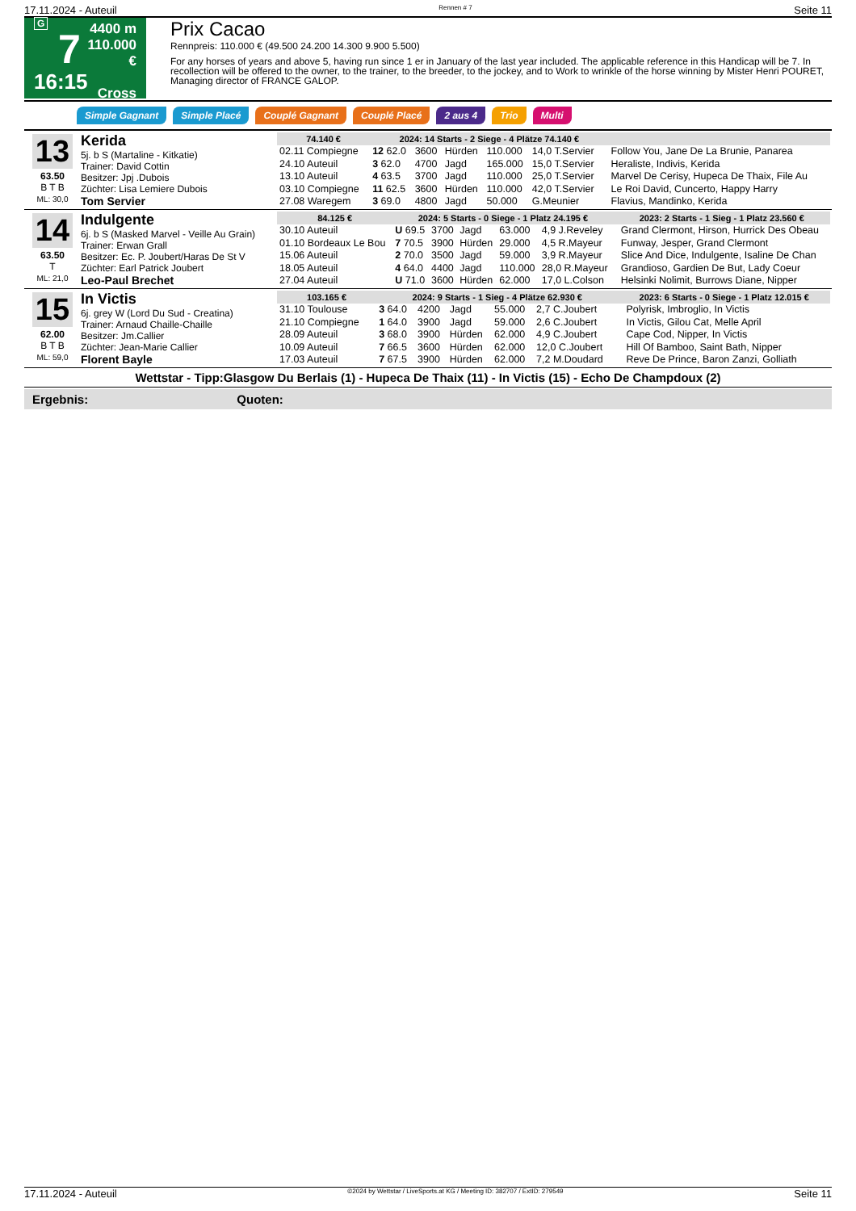17.11.2024 - Auteuil Rennen # 7 Seite 11
G
7
16:15
4400 m
110.000 €
Cross
Prix Cacao
Rennpreis: 110.000 € (49.500 24.200 14.300 9.900 5.500)
For any horses of years and above 5, having run since 1 er in January of the last year included. The applicable reference in this Handicap will be 7. In recollection will be offered to the owner, to the trainer, to the breeder, to the jockey, and to Work to wrinkle of the horse winning by Mister Henri POURET, Managing director of FRANCE GALOP.
Simple Gagnant Simple Placé Couplé Gagnant Couplé Placé 2 aus 4 Trio Multi
13
63.50
B T B
ML: 30,0
Kerida
5j. b S (Martaline - Kitkatie)
Trainer: David Cottin
Besitzer: Jpj .Dubois
Züchter: Lisa Lemiere Dubois
Tom Servier
| 74.140 € | 2024: 14 Starts - 2 Siege - 4 Plätze 74.140 € | | | | | | |
| --- | --- | --- | --- | --- | --- | --- | --- |
| 02.11 Compiegne | 12 62.0 | 3600 | Hürden | 110.000 | 14,0 T.Servier | | Follow You, Jane De La Brunie, Panarea |
| 24.10 Auteuil | 3 62.0 | 4700 | Jagd | 165.000 | 15,0 T.Servier | | Heraliste, Indivis, Kerida |
| 13.10 Auteuil | 4 63.5 | 3700 | Jagd | 110.000 | 25,0 T.Servier | | Marvel De Cerisy, Hupeca De Thaix, File Au |
| 03.10 Compiegne | 11 62.5 | 3600 | Hürden | 110.000 | 42,0 T.Servier | | Le Roi David, Cuncerto, Happy Harry |
| 27.08 Waregem | 3 69.0 | 4800 | Jagd | 50.000 | G.Meunier | | Flavius, Mandinko, Kerida |
14
63.50
T
ML: 21,0
Indulgente
6j. b S (Masked Marvel - Veille Au Grain)
Trainer: Erwan Grall
Besitzer: Ec. P. Joubert/Haras De St V
Züchter: Earl Patrick Joubert
Leo-Paul Brechet
| 84.125 € | 2024: 5 Starts - 0 Siege - 1 Platz 24.195 € | | | | | 2023: 2 Starts - 1 Sieg - 1 Platz 23.560 € | |
| --- | --- | --- | --- | --- | --- | --- | --- |
| 30.10 Auteuil | U 69.5 | 3700 | Jagd | 63.000 | 4,9 J.Reveley | | Grand Clermont, Hirson, Hurrick Des Obeau |
| 01.10 Bordeaux Le Bou | 7 70.5 | 3900 | Hürden | 29.000 | 4,5 R.Mayeur | | Funway, Jesper, Grand Clermont |
| 15.06 Auteuil | 2 70.0 | 3500 | Jagd | 59.000 | 3,9 R.Mayeur | | Slice And Dice, Indulgente, Isaline De Chan |
| 18.05 Auteuil | 4 64.0 | 4400 | Jagd | 110.000 | 28,0 R.Mayeur | | Grandioso, Gardien De But, Lady Coeur |
| 27.04 Auteuil | U 71.0 | 3600 | Hürden | 62.000 | 17,0 L.Colson | | Helsinki Nolimit, Burrows Diane, Nipper |
15
62.00
B T B
ML: 59,0
In Victis
6j. grey W (Lord Du Sud - Creatina)
Trainer: Arnaud Chaille-Chaille
Besitzer: Jm.Callier
Züchter: Jean-Marie Callier
Florent Bayle
| 103.165 € | 2024: 9 Starts - 1 Sieg - 4 Plätze 62.930 € | | | | | 2023: 6 Starts - 0 Siege - 1 Platz 12.015 € | |
| --- | --- | --- | --- | --- | --- | --- | --- |
| 31.10 Toulouse | 3 64.0 | 4200 | Jagd | 55.000 | 2,7 C.Joubert | | Polyrisk, Imbroglio, In Victis |
| 21.10 Compiegne | 1 64.0 | 3900 | Jagd | 59.000 | 2,6 C.Joubert | | In Victis, Gilou Cat, Melle April |
| 28.09 Auteuil | 3 68.0 | 3900 | Hürden | 62.000 | 4,9 C.Joubert | | Cape Cod, Nipper, In Victis |
| 10.09 Auteuil | 7 66.5 | 3600 | Hürden | 62.000 | 12,0 C.Joubert | | Hill Of Bamboo, Saint Bath, Nipper |
| 17.03 Auteuil | 7 67.5 | 3900 | Hürden | 62.000 | 7,2 M.Doudard | | Reve De Prince, Baron Zanzi, Golliath |
Wettstar - Tipp:Glasgow Du Berlais (1) - Hupeca De Thaix (11) - In Victis (15) - Echo De Champdoux (2)
Ergebnis: Quoten:
17.11.2024 - Auteuil ©2024 by Wettstar / LiveSports.at KG / Meeting ID: 382707 / ExtID: 279549 Seite 11